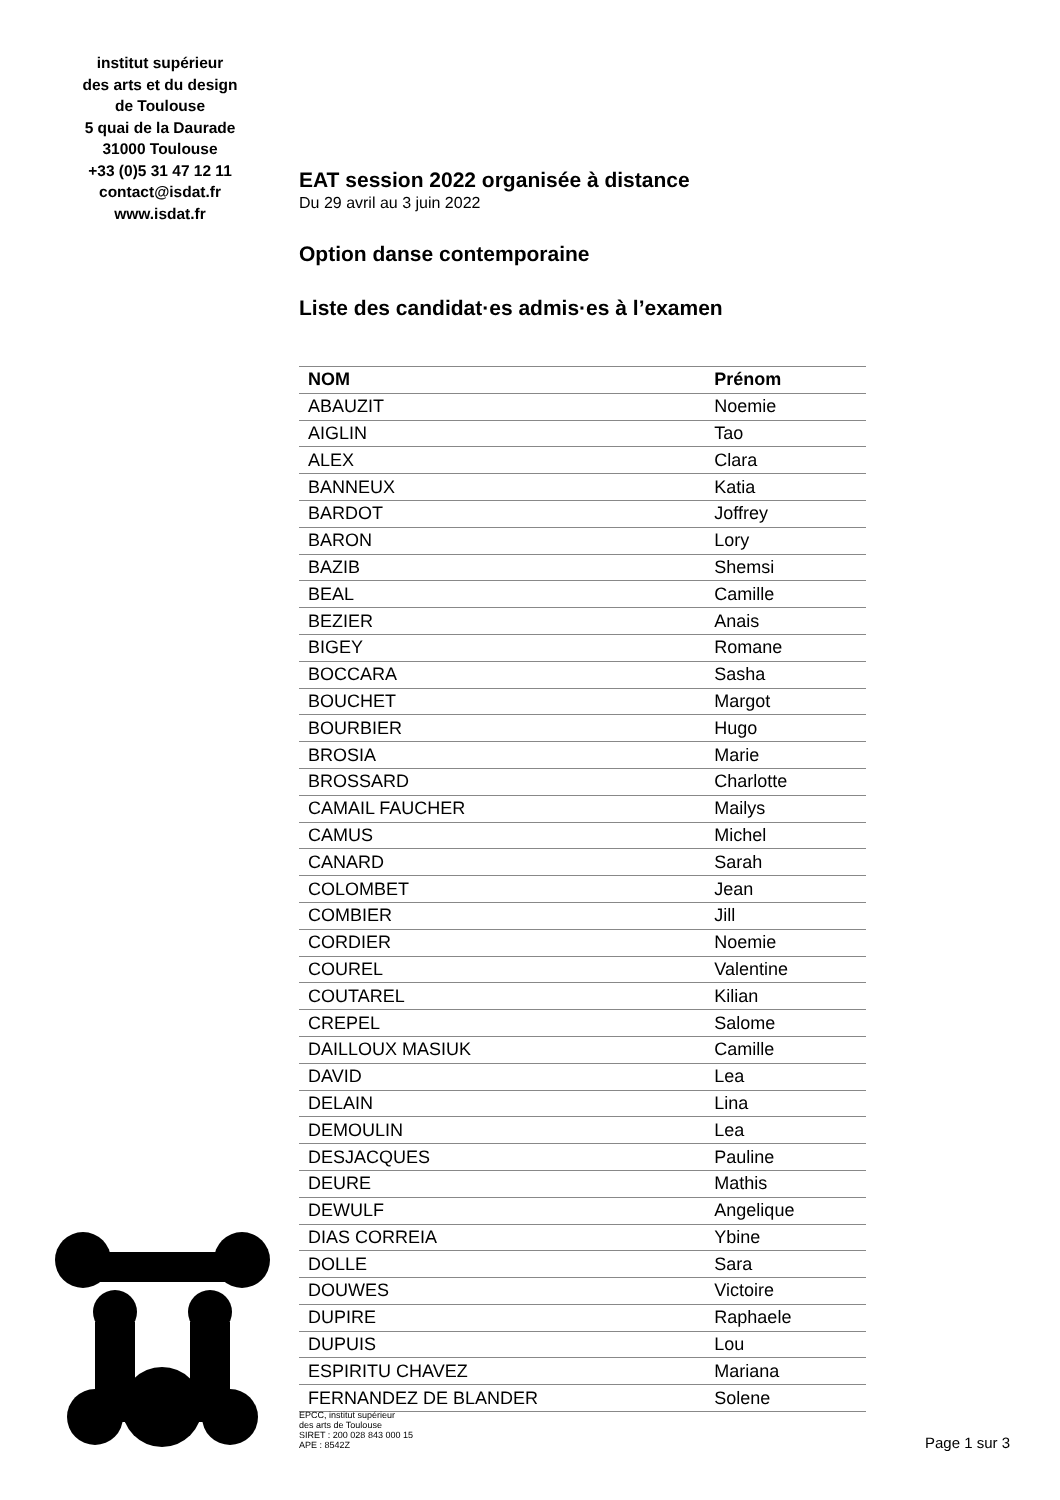institut supérieur
des arts et du design
de Toulouse
5 quai de la Daurade
31000 Toulouse
+33 (0)5 31 47 12 11
contact@isdat.fr
www.isdat.fr
EAT session 2022 organisée à distance
Du 29 avril au 3 juin 2022
Option danse contemporaine
Liste des candidat·es admis·es à l’examen
| NOM | Prénom |
| --- | --- |
| ABAUZIT | Noemie |
| AIGLIN | Tao |
| ALEX | Clara |
| BANNEUX | Katia |
| BARDOT | Joffrey |
| BARON | Lory |
| BAZIB | Shemsi |
| BEAL | Camille |
| BEZIER | Anais |
| BIGEY | Romane |
| BOCCARA | Sasha |
| BOUCHET | Margot |
| BOURBIER | Hugo |
| BROSIA | Marie |
| BROSSARD | Charlotte |
| CAMAIL FAUCHER | Mailys |
| CAMUS | Michel |
| CANARD | Sarah |
| COLOMBET | Jean |
| COMBIER | Jill |
| CORDIER | Noemie |
| COUREL | Valentine |
| COUTAREL | Kilian |
| CREPEL | Salome |
| DAILLOUX MASIUK | Camille |
| DAVID | Lea |
| DELAIN | Lina |
| DEMOULIN | Lea |
| DESJACQUES | Pauline |
| DEURE | Mathis |
| DEWULF | Angelique |
| DIAS CORREIA | Ybine |
| DOLLE | Sara |
| DOUWES | Victoire |
| DUPIRE | Raphaele |
| DUPUIS | Lou |
| ESPIRITU CHAVEZ | Mariana |
| FERNANDEZ DE BLANDER | Solene |
EPCC, institut supérieur
des arts de Toulouse
SIRET : 200 028 843 000 15
APE : 8542Z
Page 1 sur 3